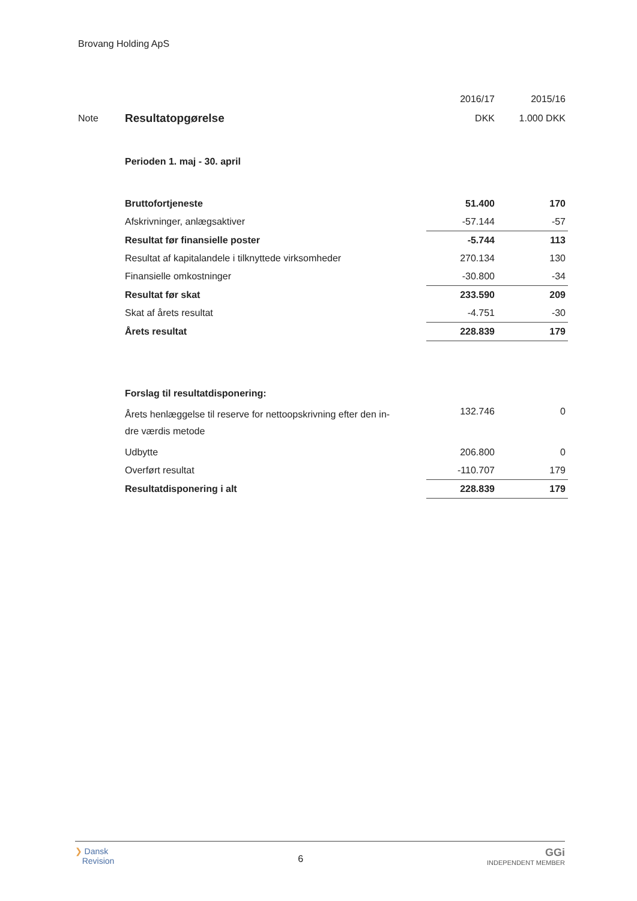Brovang Holding ApS
| | | 2016/17 | 2015/16 |
| --- | --- | --- | --- |
| Note | Resultatopgørelse | DKK | 1.000 DKK |
| | Perioden 1. maj - 30. april | | |
| | Bruttofortjeneste | 51.400 | 170 |
| | Afskrivninger, anlægsaktiver | -57.144 | -57 |
| | Resultat før finansielle poster | -5.744 | 113 |
| | Resultat af kapitalandele i tilknyttede virksomheder | 270.134 | 130 |
| | Finansielle omkostninger | -30.800 | -34 |
| | Resultat før skat | 233.590 | 209 |
| | Skat af årets resultat | -4.751 | -30 |
| | Årets resultat | 228.839 | 179 |
| | Forslag til resultatdisponering: | | |
| | Årets henlæggelse til reserve for nettoopskrivning efter den in- dre værdis metode | 132.746 | 0 |
| | Udbytte | 206.800 | 0 |
| | Overført resultat | -110.707 | 179 |
| | Resultatdisponering i alt | 228.839 | 179 |
❯ Dansk
Revision
6
GGi
INDEPENDENT MEMBER